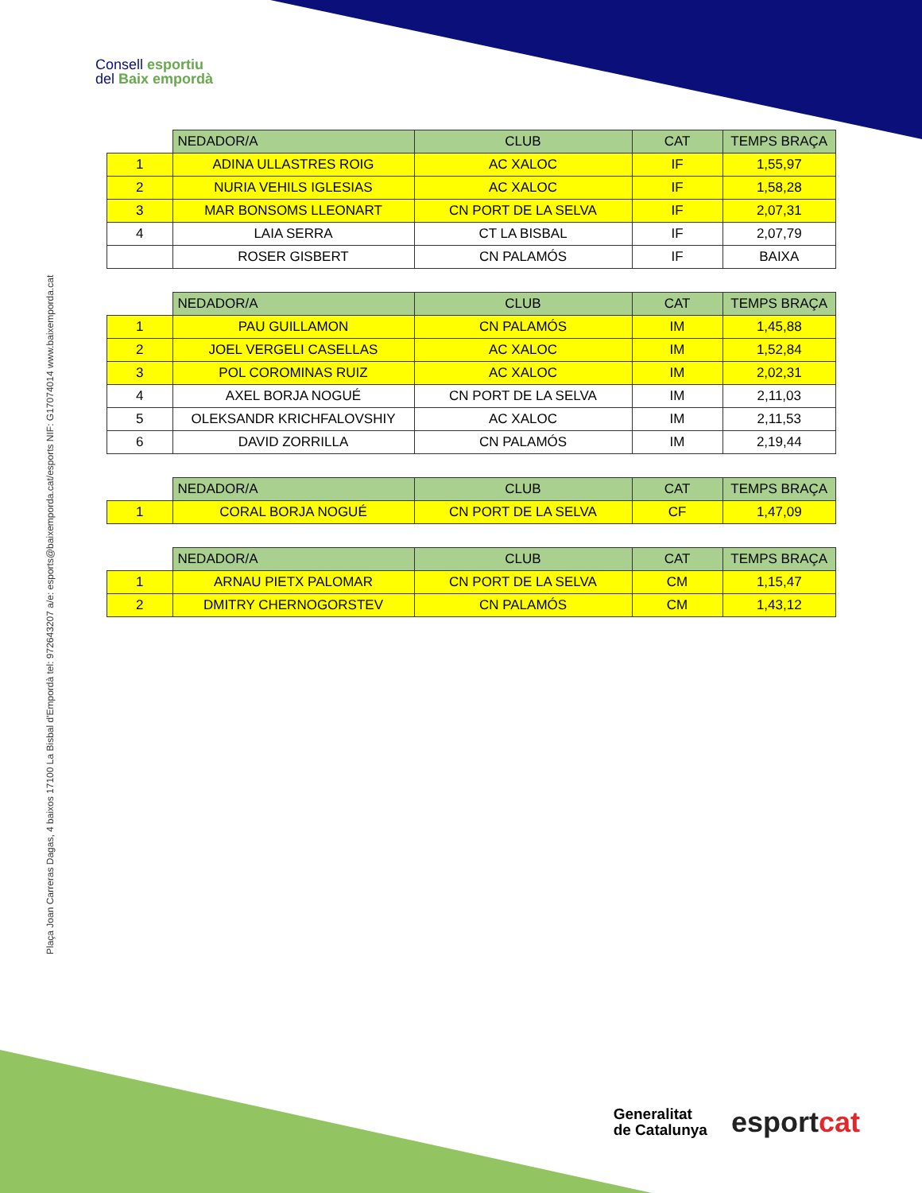Consell esportiu
del Baix empordà
Plaça Joan Carreras Dagas, 4 baixos 17100 La Bisbal d'Empordà tel: 972643207 a/e: esports@baixemporda.cat/esports NIF: G17074014 www.baixemporda.cat
| | NEDADOR/A | CLUB | CAT | TEMPS BRAÇA |
| --- | --- | --- | --- | --- |
| 1 | ADINA ULLASTRES ROIG | AC XALOC | IF | 1,55,97 |
| 2 | NURIA VEHILS IGLESIAS | AC XALOC | IF | 1,58,28 |
| 3 | MAR BONSOMS LLEONART | CN PORT DE LA SELVA | IF | 2,07,31 |
| 4 | LAIA SERRA | CT LA BISBAL | IF | 2,07,79 |
| | ROSER GISBERT | CN PALAMÓS | IF | BAIXA |
| | NEDADOR/A | CLUB | CAT | TEMPS BRAÇA |
| --- | --- | --- | --- | --- |
| 1 | PAU GUILLAMON | CN PALAMÓS | IM | 1,45,88 |
| 2 | JOEL VERGELI CASELLAS | AC XALOC | IM | 1,52,84 |
| 3 | POL COROMINAS RUIZ | AC XALOC | IM | 2,02,31 |
| 4 | AXEL BORJA NOGUÉ | CN PORT DE LA SELVA | IM | 2,11,03 |
| 5 | OLEKSANDR KRICHFALOVSHIY | AC XALOC | IM | 2,11,53 |
| 6 | DAVID ZORRILLA | CN PALAMÓS | IM | 2,19,44 |
| | NEDADOR/A | CLUB | CAT | TEMPS BRAÇA |
| --- | --- | --- | --- | --- |
| 1 | CORAL BORJA NOGUÉ | CN PORT DE LA SELVA | CF | 1,47,09 |
| | NEDADOR/A | CLUB | CAT | TEMPS BRAÇA |
| --- | --- | --- | --- | --- |
| 1 | ARNAU PIETX PALOMAR | CN PORT DE LA SELVA | CM | 1,15,47 |
| 2 | DMITRY CHERNOGORSTEV | CN PALAMÓS | CM | 1,43,12 |
Generalitat
de Catalunya
esportcat